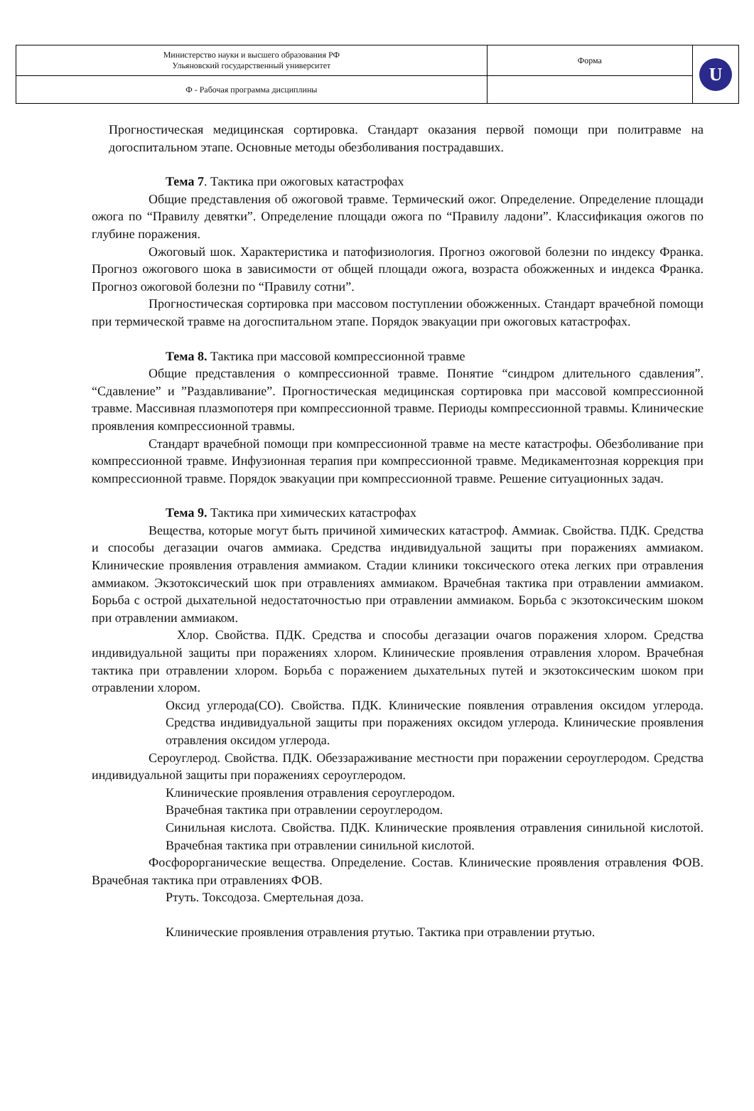| Министерство науки и высшего образования РФ Ульяновский государственный университет | Форма | U |
| Ф - Рабочая программа дисциплины | | |
Прогностическая медицинская сортировка. Стандарт оказания первой помощи при политравме на догоспитальном этапе. Основные методы обезболивания пострадавших.
Тема 7. Тактика при ожоговых катастрофах
Общие представления об ожоговой травме. Термический ожог. Определение. Определение площади ожога по “Правилу девятки”. Определение площади ожога по “Правилу ладони”. Классификация ожогов по глубине поражения.
Ожоговый шок. Характеристика и патофизиология. Прогноз ожоговой болезни по индексу Франка. Прогноз ожогового шока в зависимости от общей площади ожога, возраста обожженных и индекса Франка. Прогноз ожоговой болезни по “Правилу сотни”.
Прогностическая сортировка при массовом поступлении обожженных. Стандарт врачебной помощи при термической травме на догоспитальном этапе. Порядок эвакуации при ожоговых катастрофах.
Тема 8. Тактика при массовой компрессионной травме
Общие представления о компрессионной травме. Понятие “синдром длительного сдавления”. “Сдавление” и ”Раздавливание”. Прогностическая медицинская сортировка при массовой компрессионной травме. Массивная плазмопотеря при компрессионной травме. Периоды компрессионной травмы. Клинические проявления компрессионной травмы.
Стандарт врачебной помощи при компрессионной травме на месте катастрофы. Обезболивание при компрессионной травме. Инфузионная терапия при компрессионной травме. Медикаментозная коррекция при компрессионной травме. Порядок эвакуации при компрессионной травме. Решение ситуационных задач.
Тема 9. Тактика при химических катастрофах
Вещества, которые могут быть причиной химических катастроф. Аммиак. Свойства. ПДК. Средства и способы дегазации очагов аммиака. Средства индивидуальной защиты при поражениях аммиаком. Клинические проявления отравления аммиаком. Стадии клиники токсического отека легких при отравления аммиаком. Экзотоксический шок при отравлениях аммиаком. Врачебная тактика при отравлении аммиаком. Борьба с острой дыхательной недостаточностью при отравлении аммиаком. Борьба с экзотоксическим шоком при отравлении аммиаком.
Хлор. Свойства. ПДК. Средства и способы дегазации очагов поражения хлором. Средства индивидуальной защиты при поражениях хлором. Клинические проявления отравления хлором. Врачебная тактика при отравлении хлором. Борьба с поражением дыхательных путей и экзотоксическим шоком при отравлении хлором.
Оксид углерода(СО). Свойства. ПДК. Клинические появления отравления оксидом углерода. Средства индивидуальной защиты при поражениях оксидом углерода. Клинические проявления отравления оксидом углерода.
Сероуглерод. Свойства. ПДК. Обеззараживание местности при поражении сероуглеродом. Средства индивидуальной защиты при поражениях сероуглеродом.
Клинические проявления отравления сероуглеродом.
Врачебная тактика при отравлении сероуглеродом.
Синильная кислота. Свойства. ПДК. Клинические проявления отравления синильной кислотой. Врачебная тактика при отравлении синильной кислотой.
Фосфорорганические вещества. Определение. Состав. Клинические проявления отравления ФОВ. Врачебная тактика при отравлениях ФОВ.
Ртуть. Токсодоза. Смертельная доза.
Клинические проявления отравления ртутью. Тактика при отравлении ртутью.